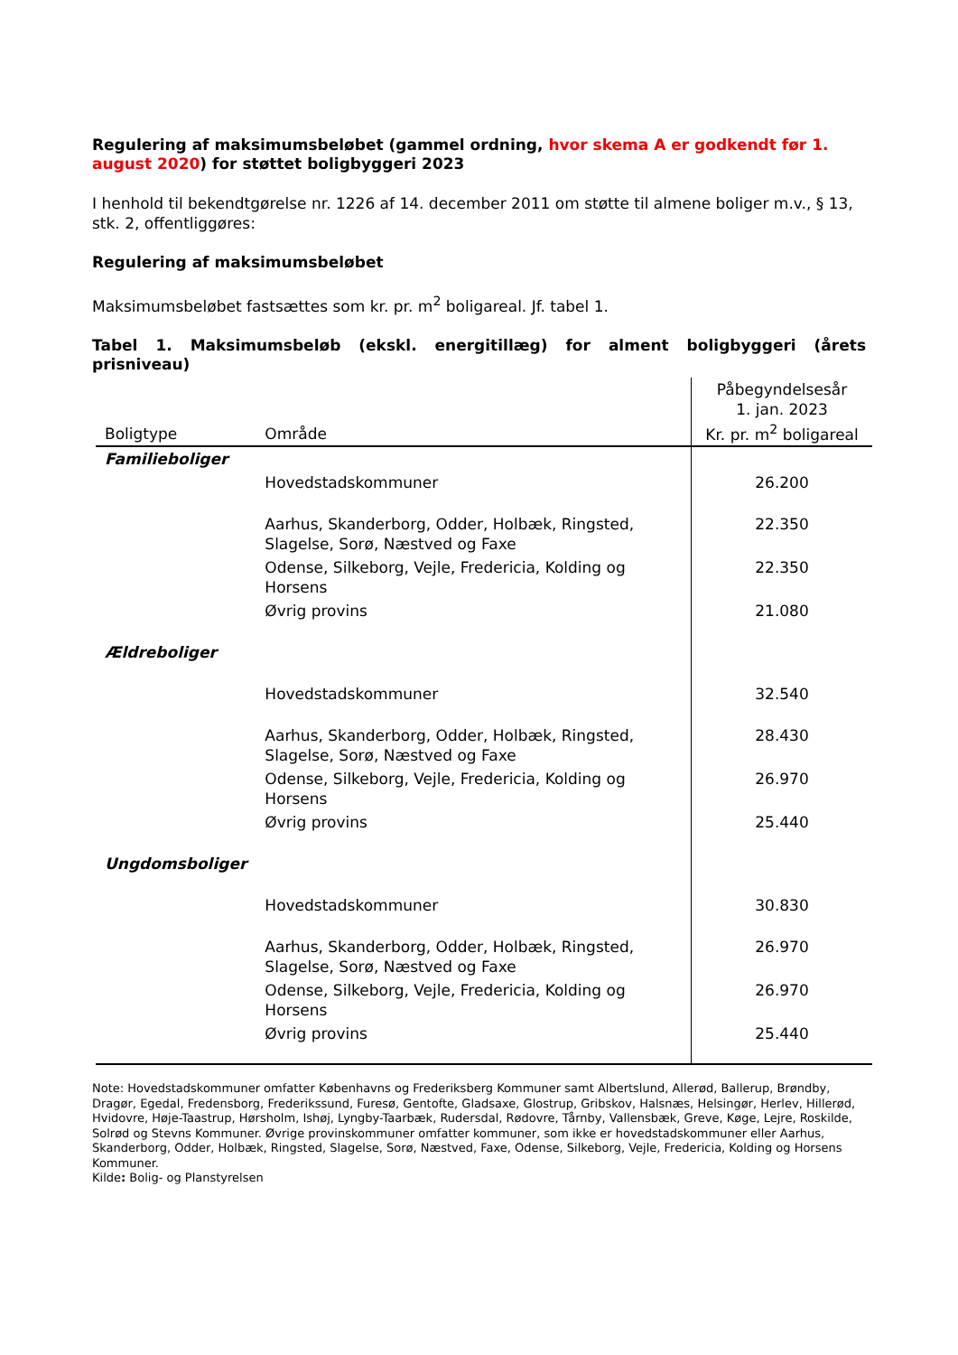Regulering af maksimumsbeløbet (gammel ordning, hvor skema A er godkendt før 1. august 2020) for støttet boligbyggeri 2023
I henhold til bekendtgørelse nr. 1226 af 14. december 2011 om støtte til almene boliger m.v., § 13, stk. 2, offentliggøres:
Regulering af maksimumsbeløbet
Maksimumsbeløbet fastsættes som kr. pr. m<sup>2</sup> boligareal. Jf. tabel 1.
Tabel 1. Maksimumsbeløb (ekskl. energitillæg) for alment boligbyggeri (årets prisniveau)
| Boligtype | Område | Påbegyndelsesår 1. jan. 2023 Kr. pr. m<sup>2</sup> boligareal |
| --- | --- | --- |
| Familieboliger | | |
| | Hovedstadskommuner | 26.200 |
| | Aarhus, Skanderborg, Odder, Holbæk, Ringsted, Slagelse, Sorø, Næstved og Faxe | 22.350 |
| | Odense, Silkeborg, Vejle, Fredericia, Kolding og Horsens | 22.350 |
| | Øvrig provins | 21.080 |
| Ældreboliger | | |
| | Hovedstadskommuner | 32.540 |
| | Aarhus, Skanderborg, Odder, Holbæk, Ringsted, Slagelse, Sorø, Næstved og Faxe | 28.430 |
| | Odense, Silkeborg, Vejle, Fredericia, Kolding og Horsens | 26.970 |
| | Øvrig provins | 25.440 |
| Ungdomsboliger | | |
| | Hovedstadskommuner | 30.830 |
| | Aarhus, Skanderborg, Odder, Holbæk, Ringsted, Slagelse, Sorø, Næstved og Faxe | 26.970 |
| | Odense, Silkeborg, Vejle, Fredericia, Kolding og Horsens | 26.970 |
| | Øvrig provins | 25.440 |
Note: Hovedstadskommuner omfatter Københavns og Frederiksberg Kommuner samt Albertslund, Allerød, Ballerup, Brøndby, Dragør, Egedal, Fredensborg, Frederikssund, Furesø, Gentofte, Gladsaxe, Glostrup, Gribskov, Halsnæs, Helsingør, Herlev, Hillerød, Hvidovre, Høje-Taastrup, Hørsholm, Ishøj, Lyngby-Taarbæk, Rudersdal, Rødovre, Tårnby, Vallensbæk, Greve, Køge, Lejre, Roskilde, Solrød og Stevns Kommuner. Øvrige provinskommuner omfatter kommuner, som ikke er hovedstadskommuner eller Aarhus, Skanderborg, Odder, Holbæk, Ringsted, Slagelse, Sorø, Næstved, Faxe, Odense, Silkeborg, Vejle, Fredericia, Kolding og Horsens Kommuner.
Kilde: Bolig- og Planstyrelsen